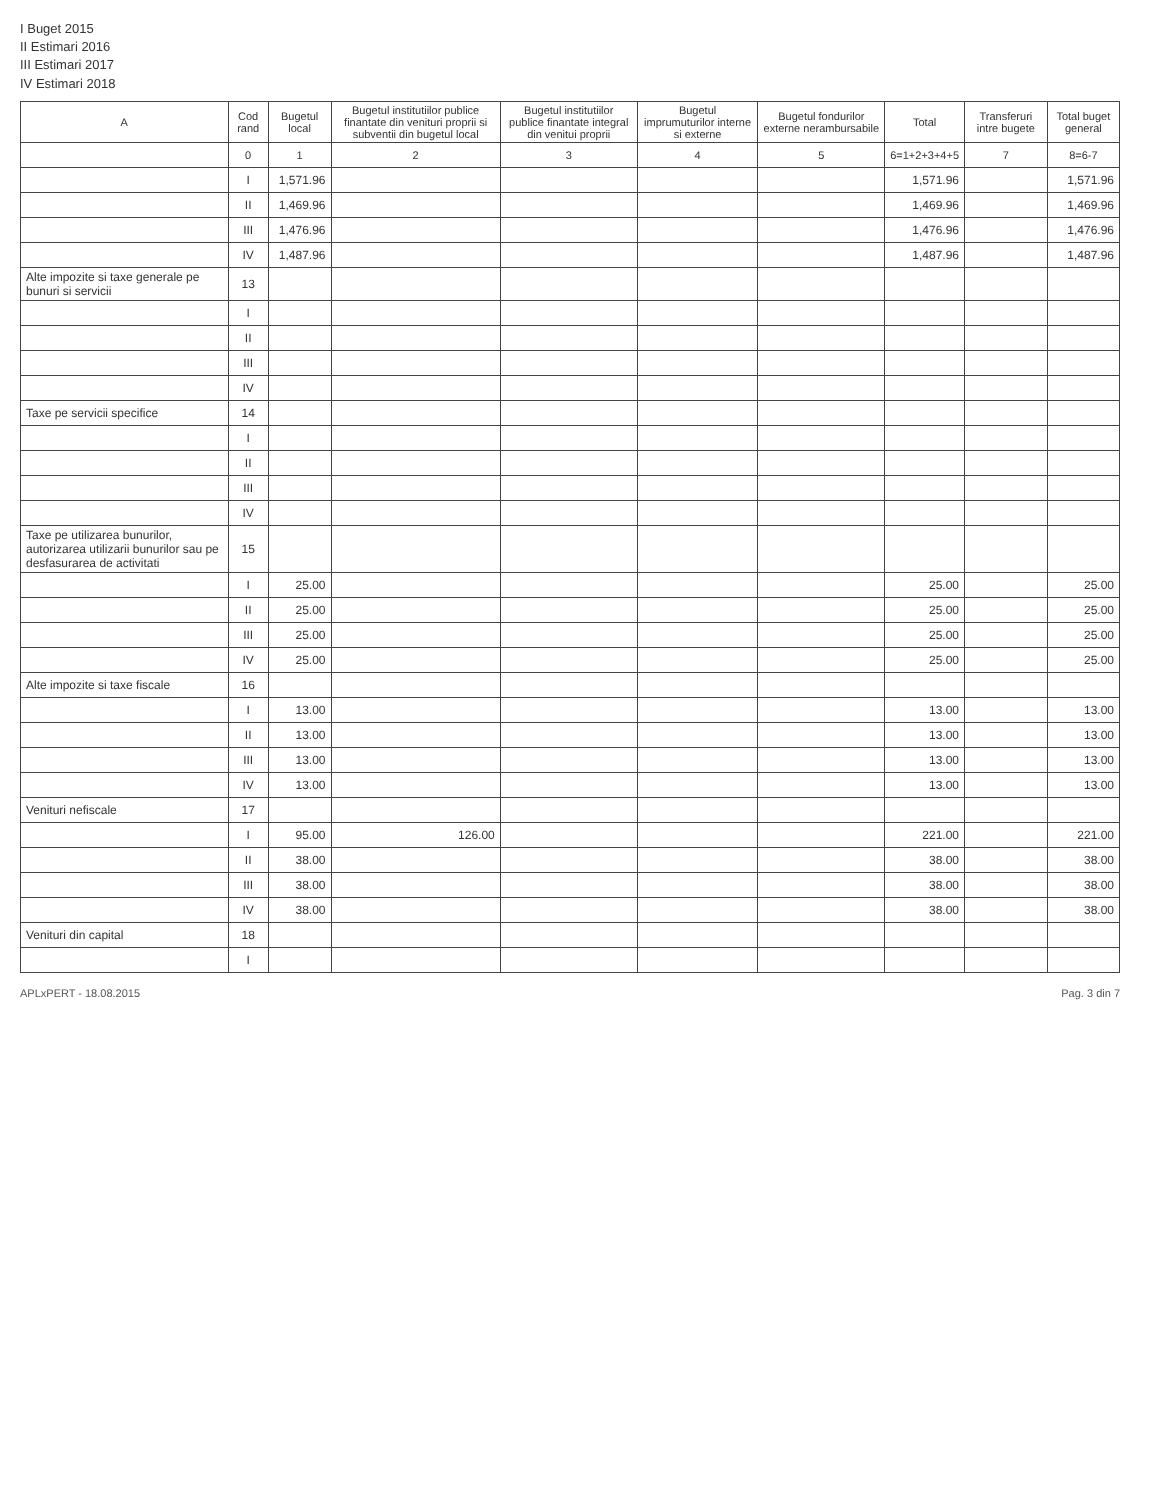I Buget 2015
II Estimari 2016
III Estimari 2017
IV Estimari 2018
| A | Cod rand | Bugetul local | Bugetul institutiilor publice finantate din venituri proprii si subventii din bugetul local | Bugetul institutiilor publice finantate integral din venitui proprii | Bugetul imprumuturilor interne si externe | Bugetul fondurilor externe nerambursabile | Total | Transferuri intre bugete | Total buget general |
| --- | --- | --- | --- | --- | --- | --- | --- | --- | --- |
| | 0 | 1 | 2 | 3 | 4 | 5 | 6=1+2+3+4+5 | 7 | 8=6-7 |
| | I | 1,571.96 | | | | | 1,571.96 | | 1,571.96 |
| | II | 1,469.96 | | | | | 1,469.96 | | 1,469.96 |
| | III | 1,476.96 | | | | | 1,476.96 | | 1,476.96 |
| | IV | 1,487.96 | | | | | 1,487.96 | | 1,487.96 |
| Alte impozite si taxe generale pe bunuri si servicii | 13 | | | | | | | | |
| | I | | | | | | | | |
| | II | | | | | | | | |
| | III | | | | | | | | |
| | IV | | | | | | | | |
| Taxe pe servicii specifice | 14 | | | | | | | | |
| | I | | | | | | | | |
| | II | | | | | | | | |
| | III | | | | | | | | |
| | IV | | | | | | | | |
| Taxe pe utilizarea bunurilor, autorizarea utilizarii bunurilor sau pe desfasurarea de activitati | 15 | | | | | | | | |
| | I | 25.00 | | | | | 25.00 | | 25.00 |
| | II | 25.00 | | | | | 25.00 | | 25.00 |
| | III | 25.00 | | | | | 25.00 | | 25.00 |
| | IV | 25.00 | | | | | 25.00 | | 25.00 |
| Alte impozite si taxe fiscale | 16 | | | | | | | | |
| | I | 13.00 | | | | | 13.00 | | 13.00 |
| | II | 13.00 | | | | | 13.00 | | 13.00 |
| | III | 13.00 | | | | | 13.00 | | 13.00 |
| | IV | 13.00 | | | | | 13.00 | | 13.00 |
| Venituri nefiscale | 17 | | | | | | | | |
| | I | 95.00 | 126.00 | | | | 221.00 | | 221.00 |
| | II | 38.00 | | | | | 38.00 | | 38.00 |
| | III | 38.00 | | | | | 38.00 | | 38.00 |
| | IV | 38.00 | | | | | 38.00 | | 38.00 |
| Venituri din capital | 18 | | | | | | | | |
| | I | | | | | | | | |
APLxPERT - 18.08.2015 Pag. 3 din 7